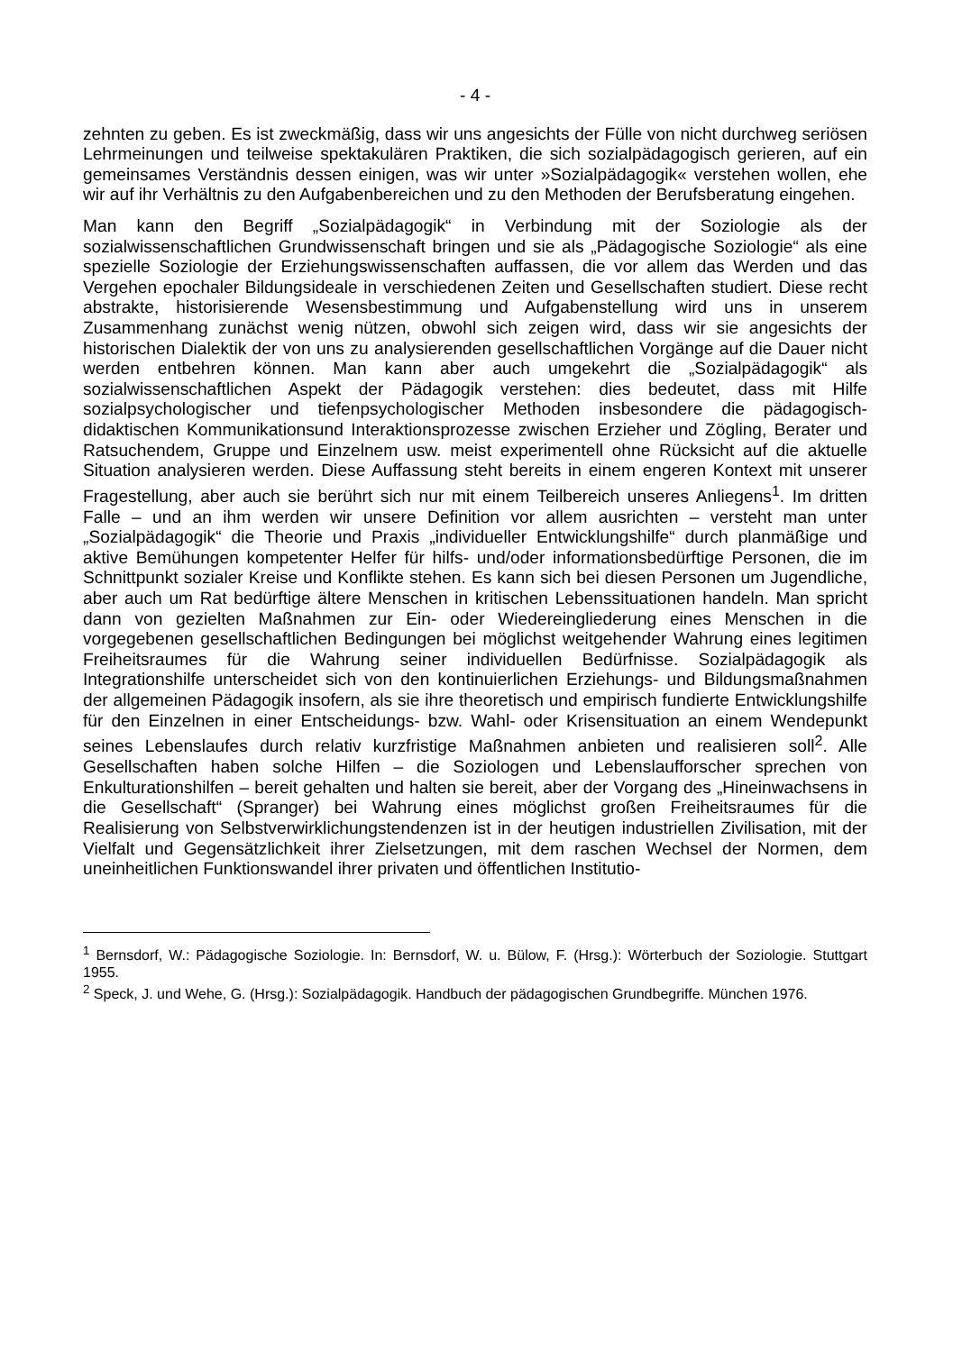- 4 -
zehnten zu geben. Es ist zweckmäßig, dass wir uns angesichts der Fülle von nicht durchweg seriösen Lehrmeinungen und teilweise spektakulären Praktiken, die sich sozialpädagogisch gerieren, auf ein gemeinsames Verständnis dessen einigen, was wir unter »Sozialpädagogik« verstehen wollen, ehe wir auf ihr Verhältnis zu den Aufgabenbereichen und zu den Methoden der Berufsberatung eingehen.
Man kann den Begriff „Sozialpädagogik“ in Verbindung mit der Soziologie als der sozialwissenschaftlichen Grundwissenschaft bringen und sie als „Pädagogische Soziologie“ als eine spezielle Soziologie der Erziehungswissenschaften auffassen, die vor allem das Werden und das Vergehen epochaler Bildungsideale in verschiedenen Zeiten und Gesellschaften studiert. Diese recht abstrakte, historisierende Wesensbestimmung und Aufgabenstellung wird uns in unserem Zusammenhang zunächst wenig nützen, obwohl sich zeigen wird, dass wir sie angesichts der historischen Dialektik der von uns zu analysierenden gesellschaftlichen Vorgänge auf die Dauer nicht werden entbehren können. Man kann aber auch umgekehrt die „Sozialpädagogik“ als sozialwissenschaftlichen Aspekt der Pädagogik verstehen: dies bedeutet, dass mit Hilfe sozialpsychologischer und tiefenpsychologischer Methoden insbesondere die pädagogisch-didaktischen Kommunikationsund Interaktionsprozesse zwischen Erzieher und Zögling, Berater und Ratsuchendem, Gruppe und Einzelnem usw. meist experimentell ohne Rücksicht auf die aktuelle Situation analysieren werden. Diese Auffassung steht bereits in einem engeren Kontext mit unserer Fragestellung, aber auch sie berührt sich nur mit einem Teilbereich unseres Anliegens<sup>1</sup>. Im dritten Falle – und an ihm werden wir unsere Definition vor allem ausrichten – versteht man unter „Sozialpädagogik“ die Theorie und Praxis „individueller Entwicklungshilfe“ durch planmäßige und aktive Bemühungen kompetenter Helfer für hilfs- und/oder informationsbedürftige Personen, die im Schnittpunkt sozialer Kreise und Konflikte stehen. Es kann sich bei diesen Personen um Jugendliche, aber auch um Rat bedürftige ältere Menschen in kritischen Lebenssituationen handeln. Man spricht dann von gezielten Maßnahmen zur Ein- oder Wiedereingliederung eines Menschen in die vorgegebenen gesellschaftlichen Bedingungen bei möglichst weitgehender Wahrung eines legitimen Freiheitsraumes für die Wahrung seiner individuellen Bedürfnisse. Sozialpädagogik als Integrationshilfe unterscheidet sich von den kontinuierlichen Erziehungs- und Bildungsmaßnahmen der allgemeinen Pädagogik insofern, als sie ihre theoretisch und empirisch fundierte Entwicklungshilfe für den Einzelnen in einer Entscheidungs- bzw. Wahl- oder Krisensituation an einem Wendepunkt seines Lebenslaufes durch relativ kurzfristige Maßnahmen anbieten und realisieren soll<sup>2</sup>. Alle Gesellschaften haben solche Hilfen – die Soziologen und Lebenslaufforscher sprechen von Enkulturationshilfen – bereit gehalten und halten sie bereit, aber der Vorgang des „Hineinwachsens in die Gesellschaft“ (Spranger) bei Wahrung eines möglichst großen Freiheitsraumes für die Realisierung von Selbstverwirklichungstendenzen ist in der heutigen industriellen Zivilisation, mit der Vielfalt und Gegensätzlichkeit ihrer Zielsetzungen, mit dem raschen Wechsel der Normen, dem uneinheitlichen Funktionswandel ihrer privaten und öffentlichen Institutio-
<sup>1</sup> Bernsdorf, W.: Pädagogische Soziologie. In: Bernsdorf, W. u. Bülow, F. (Hrsg.): Wörterbuch der Soziologie. Stuttgart 1955.
<sup>2</sup> Speck, J. und Wehe, G. (Hrsg.): Sozialpädagogik. Handbuch der pädagogischen Grundbegriffe. München 1976.